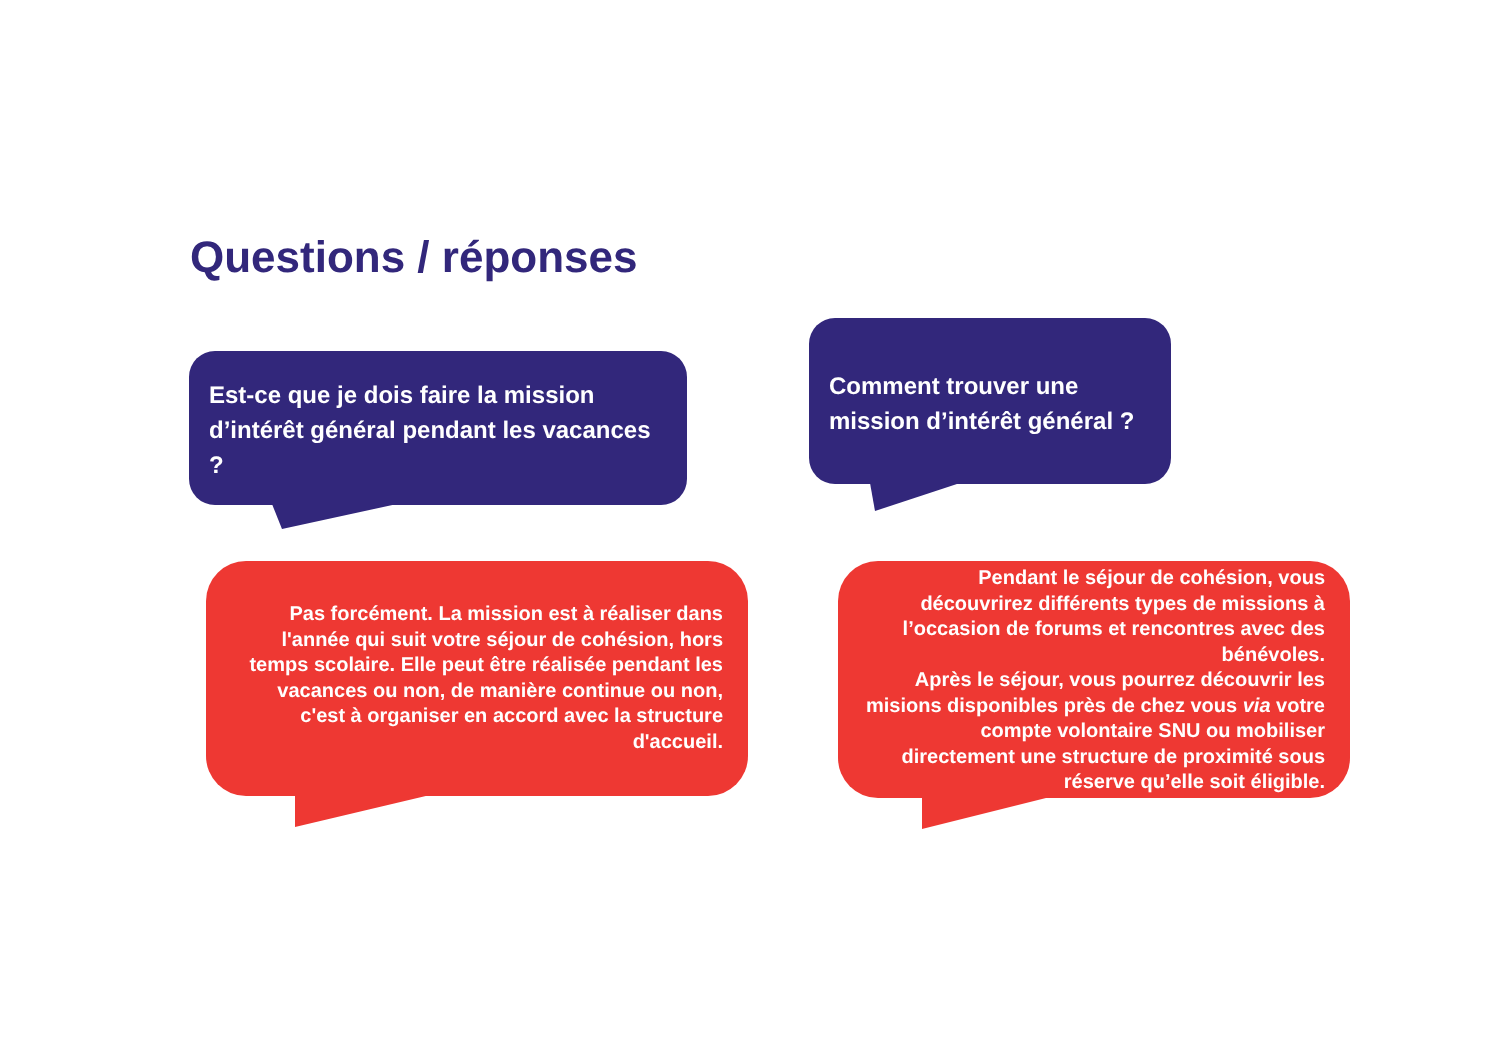Questions / réponses
Est-ce que je dois faire la mission d’intérêt général pendant les vacances ?
Comment trouver une mission d’intérêt général ?
Pas forcément. La mission est à réaliser dans l'année qui suit votre séjour de cohésion, hors temps scolaire. Elle peut être réalisée pendant les vacances ou non, de manière continue ou non, c'est à organiser en accord avec la structure d'accueil.
Pendant le séjour de cohésion, vous découvrirez différents types de missions à l’occasion de forums et rencontres avec des bénévoles.
Après le séjour, vous pourrez découvrir les misions disponibles près de chez vous via votre compte volontaire SNU ou mobiliser directement une structure de proximité sous réserve qu’elle soit éligible.